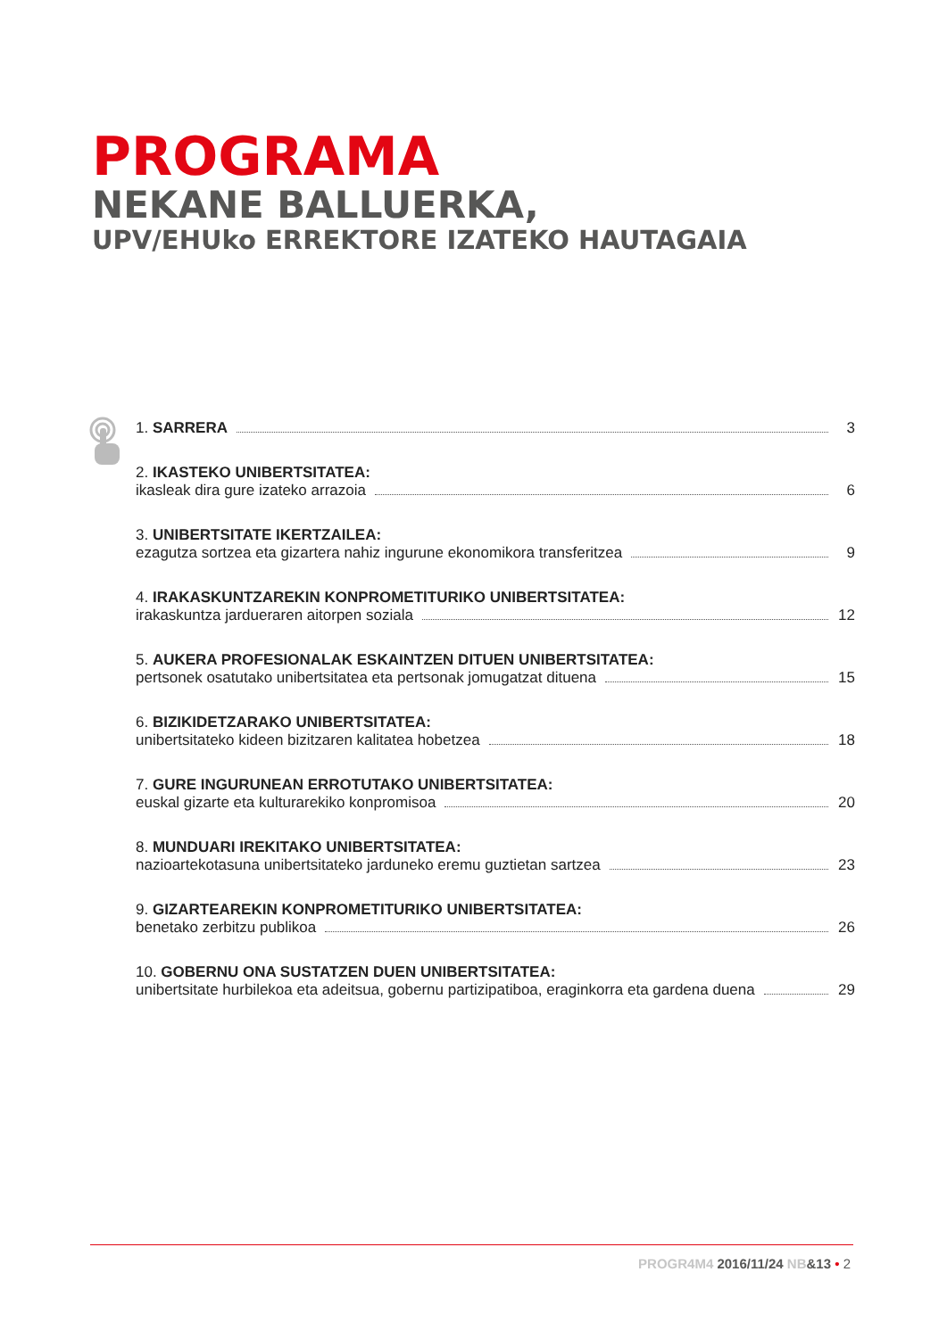PROGRAMA
NEKANE BALLUERKA,
UPV/EHUko ERREKTORE IZATEKO HAUTAGAIA
1. SARRERA 3
2. IKASTEKO UNIBERTSITATEA:
ikasleak dira gure izateko arrazoia 6
3. UNIBERTSITATE IKERTZAILEA:
ezagutza sortzea eta gizartera nahiz ingurune ekonomikora transferitzea 9
4. IRAKASKUNTZAREKIN KONPROMETITURIKO UNIBERTSITATEA:
irakaskuntza jardueraren aitorpen soziala 12
5. AUKERA PROFESIONALAK ESKAINTZEN DITUEN UNIBERTSITATEA:
pertsonek osatutako unibertsitatea eta pertsonak jomugatzat dituena 15
6. BIZIKIDETZARAKO UNIBERTSITATEA:
unibertsitateko kideen bizitzaren kalitatea hobetzea 18
7. GURE INGURUNEAN ERROTUTAKO UNIBERTSITATEA:
euskal gizarte eta kulturarekiko konpromisoa 20
8. MUNDUARI IREKITAKO UNIBERTSITATEA:
nazioartekotasuna unibertsitateko jarduneko eremu guztietan sartzea 23
9. GIZARTEAREKIN KONPROMETITURIKO UNIBERTSITATEA:
benetako zerbitzu publikoa 26
10. GOBERNU ONA SUSTATZEN DUEN UNIBERTSITATEA:
unibertsitate hurbilekoa eta adeitsua, gobernu partizipatiboa, eraginkorra eta gardena duena 29
PROGR4M4 2016/11/24 NB&13 • 2